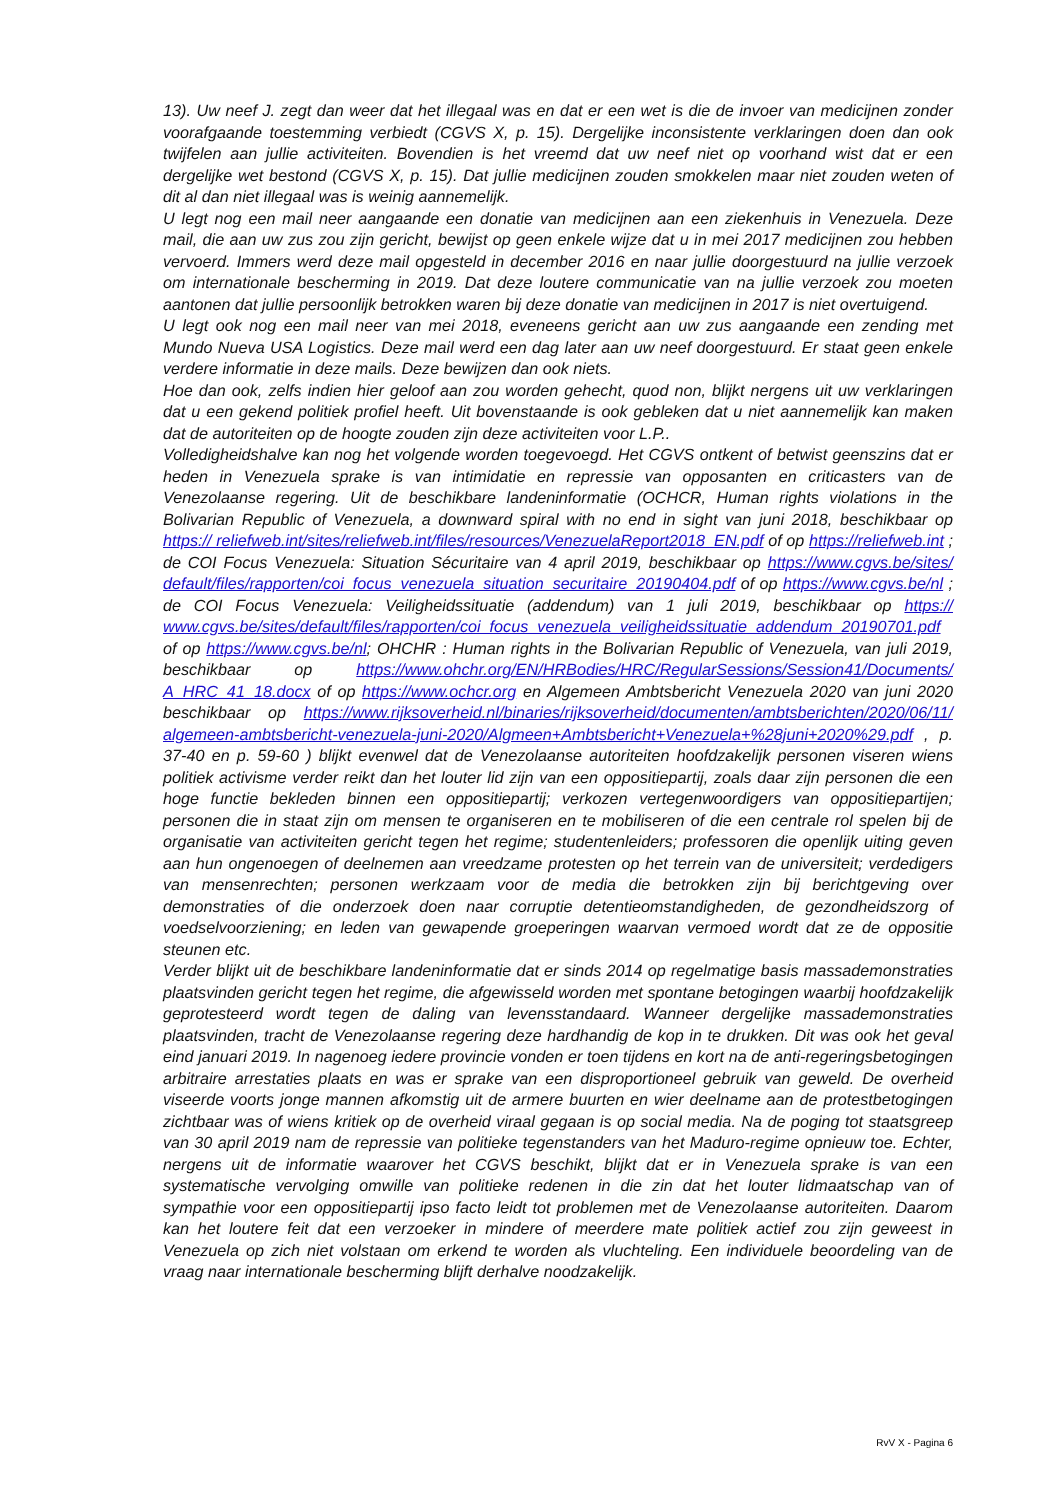13). Uw neef J. zegt dan weer dat het illegaal was en dat er een wet is die de invoer van medicijnen zonder voorafgaande toestemming verbiedt (CGVS X, p. 15). Dergelijke inconsistente verklaringen doen dan ook twijfelen aan jullie activiteiten. Bovendien is het vreemd dat uw neef niet op voorhand wist dat er een dergelijke wet bestond (CGVS X, p. 15). Dat jullie medicijnen zouden smokkelen maar niet zouden weten of dit al dan niet illegaal was is weinig aannemelijk.
U legt nog een mail neer aangaande een donatie van medicijnen aan een ziekenhuis in Venezuela. Deze mail, die aan uw zus zou zijn gericht, bewijst op geen enkele wijze dat u in mei 2017 medicijnen zou hebben vervoerd. Immers werd deze mail opgesteld in december 2016 en naar jullie doorgestuurd na jullie verzoek om internationale bescherming in 2019. Dat deze loutere communicatie van na jullie verzoek zou moeten aantonen dat jullie persoonlijk betrokken waren bij deze donatie van medicijnen in 2017 is niet overtuigend.
U legt ook nog een mail neer van mei 2018, eveneens gericht aan uw zus aangaande een zending met Mundo Nueva USA Logistics. Deze mail werd een dag later aan uw neef doorgestuurd. Er staat geen enkele verdere informatie in deze mails. Deze bewijzen dan ook niets.
Hoe dan ook, zelfs indien hier geloof aan zou worden gehecht, quod non, blijkt nergens uit uw verklaringen dat u een gekend politiek profiel heeft. Uit bovenstaande is ook gebleken dat u niet aannemelijk kan maken dat de autoriteiten op de hoogte zouden zijn deze activiteiten voor L.P..
Volledigheidshalve kan nog het volgende worden toegevoegd. Het CGVS ontkent of betwist geenszins dat er heden in Venezuela sprake is van intimidatie en repressie van opposanten en criticasters van de Venezolaanse regering. Uit de beschikbare landeninformatie (OCHCR, Human rights violations in the Bolivarian Republic of Venezuela, a downward spiral with no end in sight van juni 2018, beschikbaar op https:// reliefweb.int/sites/reliefweb.int/files/resources/VenezuelaReport2018_EN.pdf of op https://reliefweb.int ; de COI Focus Venezuela: Situation Sécuritaire van 4 april 2019, beschikbaar op https://www.cgvs.be/sites/ default/files/rapporten/coi_focus_venezuela_situation_securitaire_20190404.pdf of op https://www.cgvs.be/nl ; de COI Focus Venezuela: Veiligheidssituatie (addendum) van 1 juli 2019, beschikbaar op https:// www.cgvs.be/sites/default/files/rapporten/coi_focus_venezuela_veiligheidssituatie_addendum_20190701.pdf of op https://www.cgvs.be/nl; OHCHR : Human rights in the Bolivarian Republic of Venezuela, van juli 2019, beschikbaar op https://www.ohchr.org/EN/HRBodies/HRC/RegularSessions/Session41/Documents/ A_HRC_41_18.docx of op https://www.ochcr.org en Algemeen Ambtsbericht Venezuela 2020 van juni 2020 beschikbaar op https://www.rijksoverheid.nl/binaries/rijksoverheid/documenten/ambtsberichten/2020/06/11/ algemeen-ambtsbericht-venezuela-juni-2020/Algmeen+Ambtsbericht+Venezuela+%28juni+2020%29.pdf , p. 37-40 en p. 59-60 ) blijkt evenwel dat de Venezolaanse autoriteiten hoofdzakelijk personen viseren wiens politiek activisme verder reikt dan het louter lid zijn van een oppositiepartij, zoals daar zijn personen die een hoge functie bekleden binnen een oppositiepartij; verkozen vertegenwoordigers van oppositiepartijen; personen die in staat zijn om mensen te organiseren en te mobiliseren of die een centrale rol spelen bij de organisatie van activiteiten gericht tegen het regime; studentenleiders; professoren die openlijk uiting geven aan hun ongenoegen of deelnemen aan vreedzame protesten op het terrein van de universiteit; verdedigers van mensenrechten; personen werkzaam voor de media die betrokken zijn bij berichtgeving over demonstraties of die onderzoek doen naar corruptie detentieomstandigheden, de gezondheidszorg of voedselvoorziening; en leden van gewapende groeperingen waarvan vermoed wordt dat ze de oppositie steunen etc.
Verder blijkt uit de beschikbare landeninformatie dat er sinds 2014 op regelmatige basis massademonstraties plaatsvinden gericht tegen het regime, die afgewisseld worden met spontane betogingen waarbij hoofdzakelijk geprotesteerd wordt tegen de daling van levensstandaard. Wanneer dergelijke massademonstraties plaatsvinden, tracht de Venezolaanse regering deze hardhandig de kop in te drukken. Dit was ook het geval eind januari 2019. In nagenoeg iedere provincie vonden er toen tijdens en kort na de anti-regeringsbetogingen arbitraire arrestaties plaats en was er sprake van een disproportioneel gebruik van geweld. De overheid viseerde voorts jonge mannen afkomstig uit de armere buurten en wier deelname aan de protestbetogingen zichtbaar was of wiens kritiek op de overheid viraal gegaan is op social media. Na de poging tot staatsgreep van 30 april 2019 nam de repressie van politieke tegenstanders van het Maduro-regime opnieuw toe. Echter, nergens uit de informatie waarover het CGVS beschikt, blijkt dat er in Venezuela sprake is van een systematische vervolging omwille van politieke redenen in die zin dat het louter lidmaatschap van of sympathie voor een oppositiepartij ipso facto leidt tot problemen met de Venezolaanse autoriteiten. Daarom kan het loutere feit dat een verzoeker in mindere of meerdere mate politiek actief zou zijn geweest in Venezuela op zich niet volstaan om erkend te worden als vluchteling. Een individuele beoordeling van de vraag naar internationale bescherming blijft derhalve noodzakelijk.
RvV X - Pagina 6